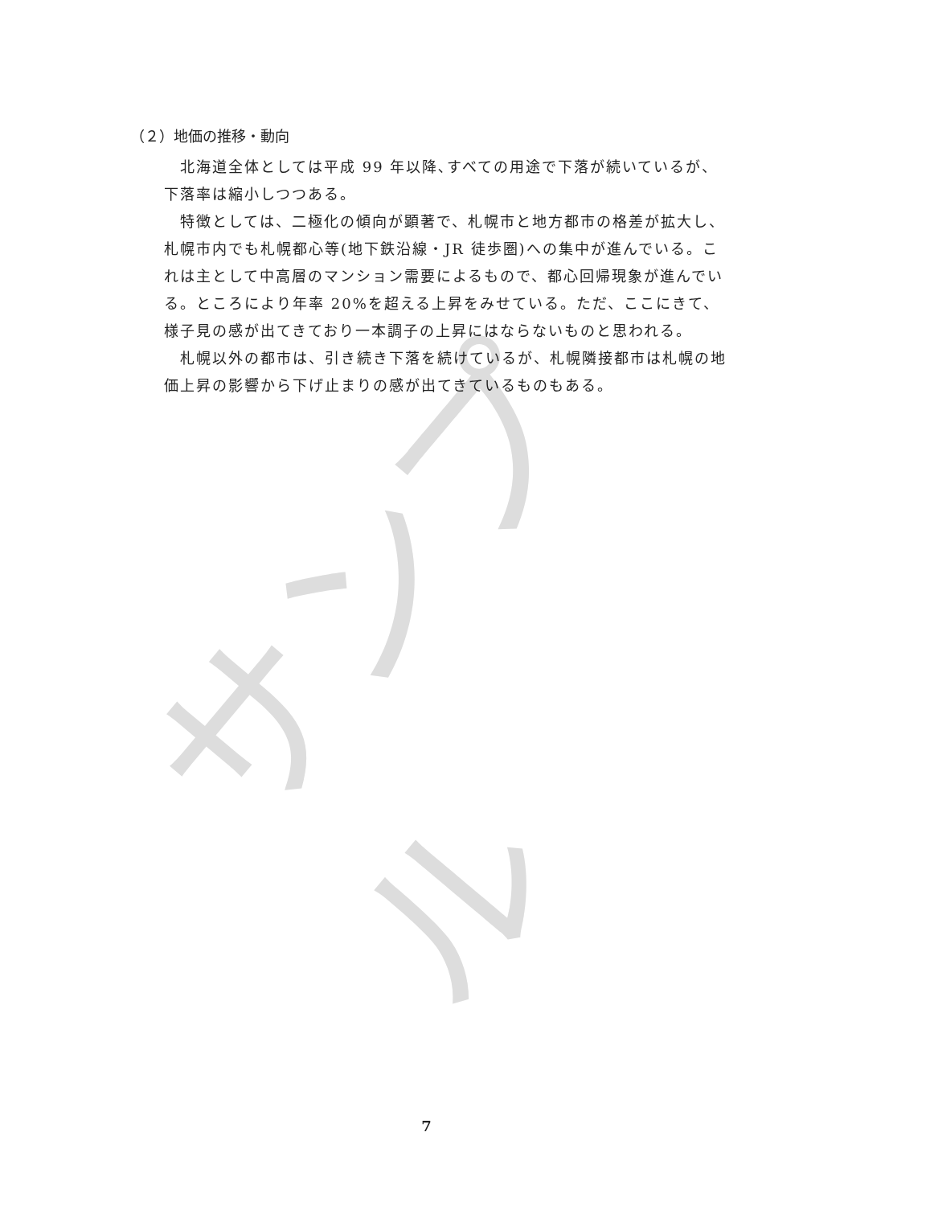サンプル
（２）地価の推移・動向
北海道全体としては平成 99 年以降､すべての用途で下落が続いているが、下落率は縮小しつつある。
特徴としては、二極化の傾向が顕著で、札幌市と地方都市の格差が拡大し、札幌市内でも札幌都心等(地下鉄沿線・JR 徒歩圏)への集中が進んでいる。これは主として中高層のマンション需要によるもので、都心回帰現象が進んでいる。ところにより年率 20%を超える上昇をみせている。ただ、ここにきて、様子見の感が出てきており一本調子の上昇にはならないものと思われる。
札幌以外の都市は、引き続き下落を続けているが、札幌隣接都市は札幌の地価上昇の影響から下げ止まりの感が出てきているものもある。
7